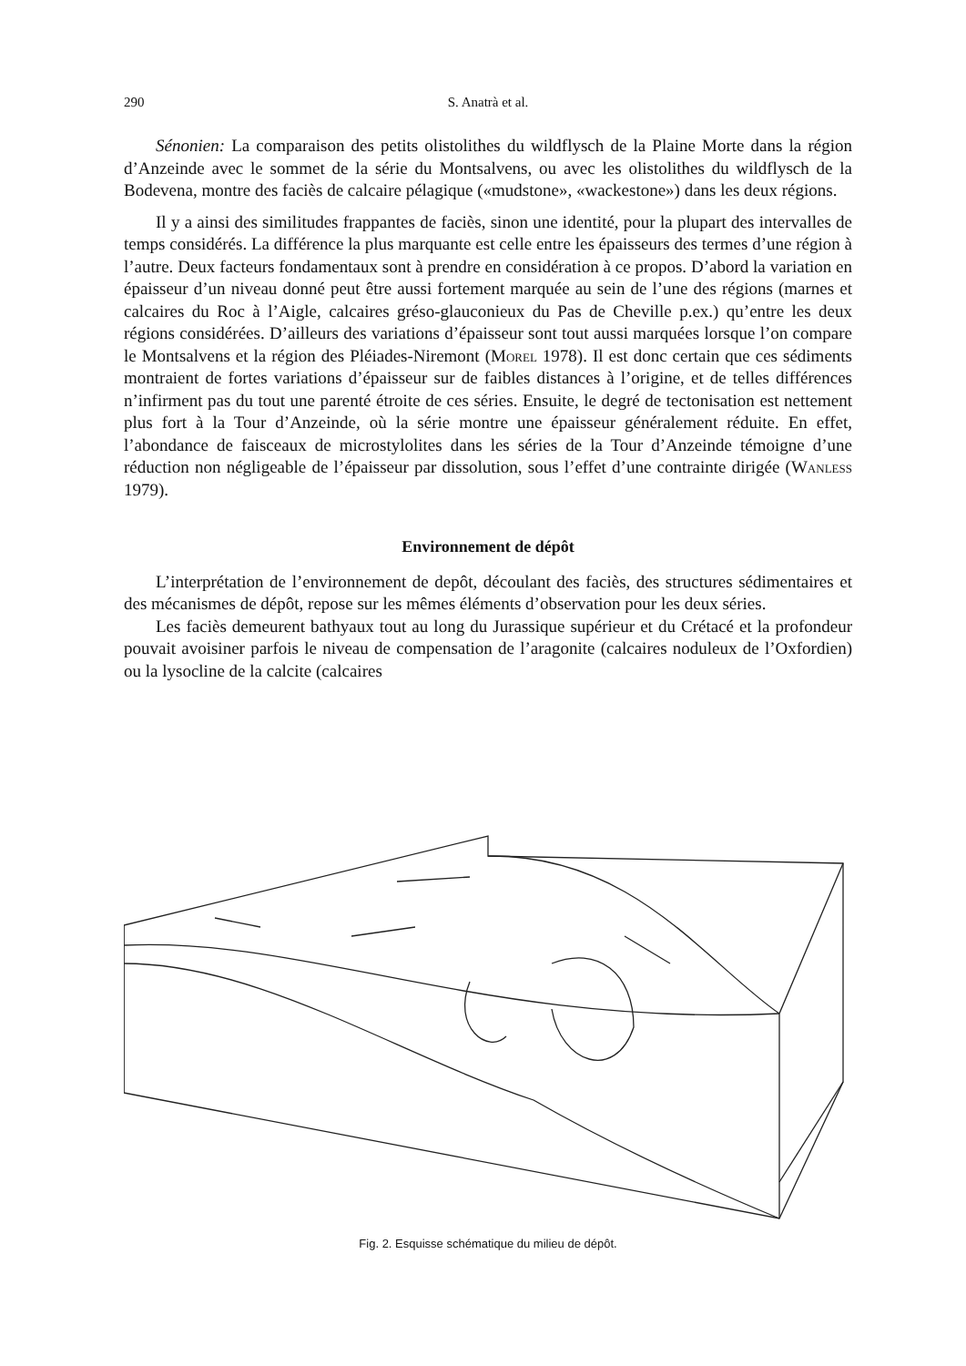290 S. Anatrà et al.
Sénonien: La comparaison des petits olistolithes du wildflysch de la Plaine Morte dans la région d’Anzeinde avec le sommet de la série du Montsalvens, ou avec les olistolithes du wildflysch de la Bodevena, montre des faciès de calcaire pélagique («mudstone», «wackestone») dans les deux régions.
Il y a ainsi des similitudes frappantes de faciès, sinon une identité, pour la plupart des intervalles de temps considérés. La différence la plus marquante est celle entre les épaisseurs des termes d’une région à l’autre. Deux facteurs fondamentaux sont à prendre en considération à ce propos. D’abord la variation en épaisseur d’un niveau donné peut être aussi fortement marquée au sein de l’une des régions (marnes et calcaires du Roc à l’Aigle, calcaires gréso-glauconieux du Pas de Cheville p.ex.) qu’entre les deux régions considérées. D’ailleurs des variations d’épaisseur sont tout aussi marquées lorsque l’on compare le Montsalvens et la région des Pléiades-Niremont (Morel 1978). Il est donc certain que ces sédiments montraient de fortes variations d’épaisseur sur de faibles distances à l’origine, et de telles différences n’infirment pas du tout une parenté étroite de ces séries. Ensuite, le degré de tectonisation est nettement plus fort à la Tour d’Anzeinde, où la série montre une épaisseur généralement réduite. En effet, l’abondance de faisceaux de microstylolites dans les séries de la Tour d’Anzeinde témoigne d’une réduction non négligeable de l’épaisseur par dissolution, sous l’effet d’une contrainte dirigée (Wanless 1979).
Environnement de dépôt
L’interprétation de l’environnement de depôt, découlant des faciès, des structures sédimentaires et des mécanismes de dépôt, repose sur les mêmes éléments d’observation pour les deux séries.
Les faciès demeurent bathyaux tout au long du Jurassique supérieur et du Crétacé et la profondeur pouvait avoisiner parfois le niveau de compensation de l’aragonite (calcaires noduleux de l’Oxfordien) ou la lysocline de la calcite (calcaires
Fig. 2. Esquisse schématique du milieu de dépôt.